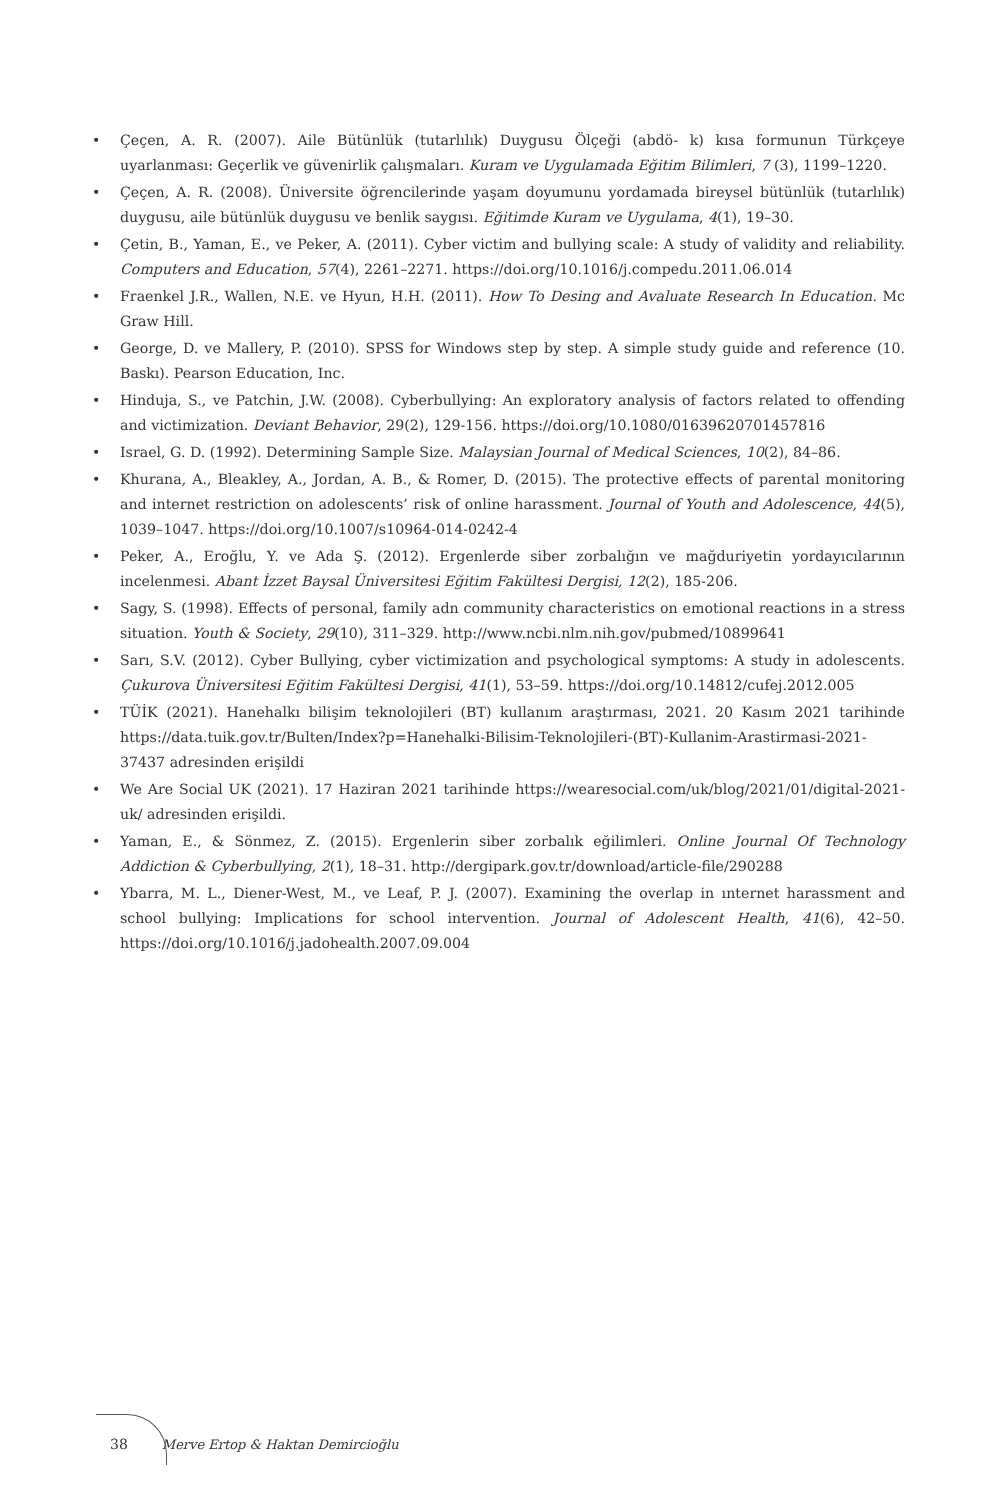• Çeçen, A. R. (2007). Aile Bütünlük (tutarlılık) Duygusu Ölçeği (abdö- k) kısa formunun Türkçeye uyarlanması: Geçerlik ve güvenirlik çalışmaları. Kuram ve Uygulamada Eğitim Bilimleri, 7 (3), 1199–1220.
• Çeçen, A. R. (2008). Üniversite öğrencilerinde yaşam doyumunu yordamada bireysel bütünlük (tutarlılık) duygusu, aile bütünlük duygusu ve benlik saygısı. Eğitimde Kuram ve Uygulama, 4(1), 19–30.
• Çetin, B., Yaman, E., ve Peker, A. (2011). Cyber victim and bullying scale: A study of validity and reliability. Computers and Education, 57(4), 2261–2271. https://doi.org/10.1016/j.compedu.2011.06.014
• Fraenkel J.R., Wallen, N.E. ve Hyun, H.H. (2011). How To Desing and Avaluate Research In Education. Mc Graw Hill.
• George, D. ve Mallery, P. (2010). SPSS for Windows step by step. A simple study guide and reference (10. Baskı). Pearson Education, Inc.
• Hinduja, S., ve Patchin, J.W. (2008). Cyberbullying: An exploratory analysis of factors related to offending and victimization. Deviant Behavior, 29(2), 129-156. https://doi.org/10.1080/01639620701457816
• Israel, G. D. (1992). Determining Sample Size. Malaysian Journal of Medical Sciences, 10(2), 84–86.
• Khurana, A., Bleakley, A., Jordan, A. B., & Romer, D. (2015). The protective effects of parental monitoring and internet restriction on adolescents’ risk of online harassment. Journal of Youth and Adolescence, 44(5), 1039–1047. https://doi.org/10.1007/s10964-014-0242-4
• Peker, A., Eroğlu, Y. ve Ada Ş. (2012). Ergenlerde siber zorbalığın ve mağduriyetin yordayıcılarının incelenmesi. Abant İzzet Baysal Üniversitesi Eğitim Fakültesi Dergisi, 12(2), 185-206.
• Sagy, S. (1998). Effects of personal, family adn community characteristics on emotional reactions in a stress situation. Youth & Society, 29(10), 311–329. http://www.ncbi.nlm.nih.gov/pubmed/10899641
• Sarı, S.V. (2012). Cyber Bullying, cyber victimization and psychological symptoms: A study in adolescents. Çukurova Üniversitesi Eğitim Fakültesi Dergisi, 41(1), 53–59. https://doi.org/10.14812/cufej.2012.005
• TÜİK (2021). Hanehalkı bilişim teknolojileri (BT) kullanım araştırması, 2021. 20 Kasım 2021 tarihinde https://data.tuik.gov.tr/Bulten/Index?p=Hanehalki-Bilisim-Teknolojileri-(BT)-Kullanim-Arastirmasi-2021-37437 adresinden erişildi
• We Are Social UK (2021). 17 Haziran 2021 tarihinde https://wearesocial.com/uk/blog/2021/01/digital-2021-uk/ adresinden erişildi.
• Yaman, E., & Sönmez, Z. (2015). Ergenlerin siber zorbalık eğilimleri. Online Journal Of Technology Addiction & Cyberbullying, 2(1), 18–31. http://dergipark.gov.tr/download/article-file/290288
• Ybarra, M. L., Diener-West, M., ve Leaf, P. J. (2007). Examining the overlap in ınternet harassment and school bullying: Implications for school intervention. Journal of Adolescent Health, 41(6), 42–50. https://doi.org/10.1016/j.jadohealth.2007.09.004
38 Merve Ertop & Haktan Demircioğlu